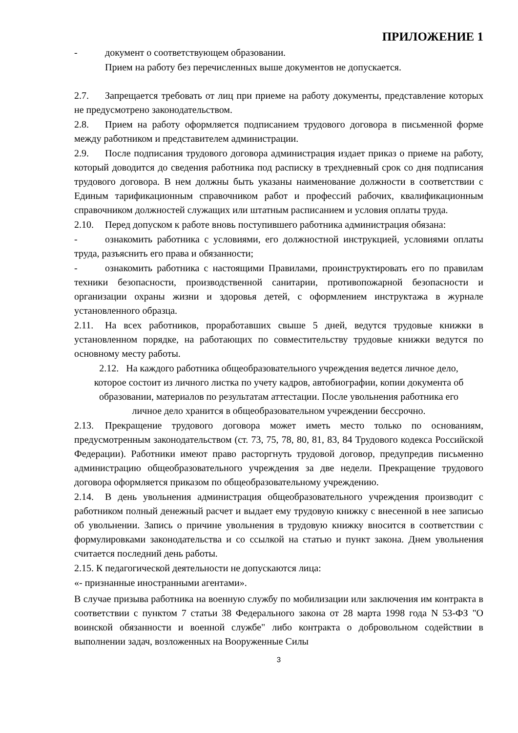ПРИЛОЖЕНИЕ 1
- документ о соответствующем образовании.
Прием на работу без перечисленных выше документов не допускается.
2.7. Запрещается требовать от лиц при приеме на работу документы, представление которых не предусмотрено законодательством.
2.8. Прием на работу оформляется подписанием трудового договора в письменной форме между работником и представителем администрации.
2.9. После подписания трудового договора администрация издает приказ о приеме на работу, который доводится до сведения работника под расписку в трехдневный срок со дня подписания трудового договора. В нем должны быть указаны наименование должности в соответствии с Единым тарификационным справочником работ и профессий рабочих, квалификационным справочником должностей служащих или штатным расписанием и условия оплаты труда.
2.10. Перед допуском к работе вновь поступившего работника администрация обязана:
- ознакомить работника с условиями, его должностной инструкцией, условиями оплаты труда, разъяснить его права и обязанности;
- ознакомить работника с настоящими Правилами, проинструктировать его по правилам техники безопасности, производственной санитарии, противопожарной безопасности и организации охраны жизни и здоровья детей, с оформлением инструктажа в журнале установленного образца.
2.11. На всех работников, проработавших свыше 5 дней, ведутся трудовые книжки в установленном порядке, на работающих по совместительству трудовые книжки ведутся по основному месту работы.
2.12. На каждого работника общеобразовательного учреждения ведется личное дело, которое состоит из личного листка по учету кадров, автобиографии, копии документа об образовании, материалов по результатам аттестации. После увольнения работника его личное дело хранится в общеобразовательном учреждении бессрочно.
2.13. Прекращение трудового договора может иметь место только по основаниям, предусмотренным законодательством (ст. 73, 75, 78, 80, 81, 83, 84 Трудового кодекса Российской Федерации). Работники имеют право расторгнуть трудовой договор, предупредив письменно администрацию общеобразовательного учреждения за две недели. Прекращение трудового договора оформляется приказом по общеобразовательному учреждению.
2.14. В день увольнения администрация общеобразовательного учреждения производит с работником полный денежный расчет и выдает ему трудовую книжку с внесенной в нее записью об увольнении. Запись о причине увольнения в трудовую книжку вносится в соответствии с формулировками законодательства и со ссылкой на статью и пункт закона. Днем увольнения считается последний день работы.
2.15. К педагогической деятельности не допускаются лица:
«- признанные иностранными агентами».
В случае призыва работника на военную службу по мобилизации или заключения им контракта в соответствии с пунктом 7 статьи 38 Федерального закона от 28 марта 1998 года N 53-ФЗ "О воинской обязанности и военной службе" либо контракта о добровольном содействии в выполнении задач, возложенных на Вооруженные Силы
3